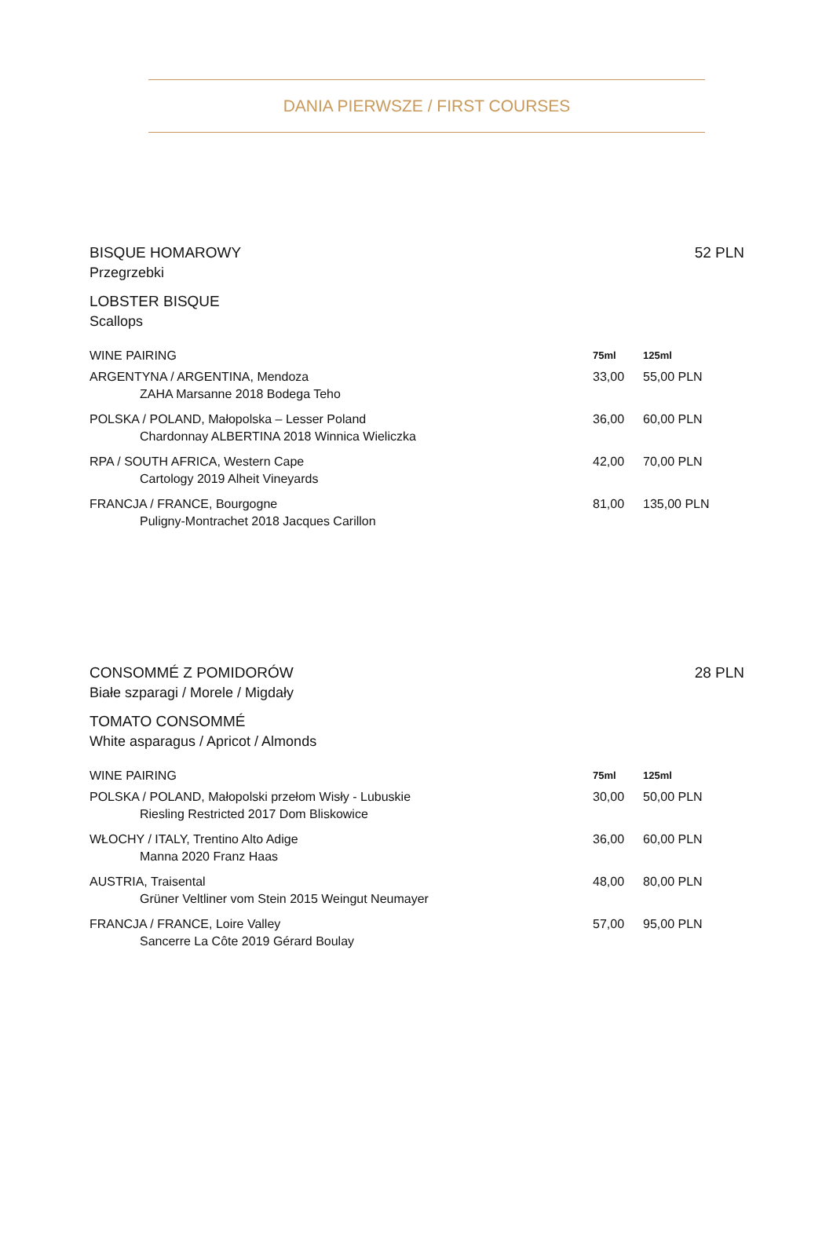DANIA PIERWSZE / FIRST COURSES
BISQUE HOMAROWY 52 PLN
Przegrzebki
LOBSTER BISQUE
Scallops
| WINE PAIRING | 75ml | 125ml |
| --- | --- | --- |
| ARGENTYNA / ARGENTINA, Mendoza | 33,00 | 55,00 PLN |
| ZAHA Marsanne 2018 Bodega Teho | | |
| POLSKA / POLAND, Małopolska – Lesser Poland | 36,00 | 60,00 PLN |
| Chardonnay ALBERTINA 2018 Winnica Wieliczka | | |
| RPA / SOUTH AFRICA, Western Cape | 42,00 | 70,00 PLN |
| Cartology 2019 Alheit Vineyards | | |
| FRANCJA / FRANCE, Bourgogne | 81,00 | 135,00 PLN |
| Puligny-Montrachet 2018 Jacques Carillon | | |
CONSOMMÉ Z POMIDORÓW 28 PLN
Białe szparagi / Morele / Migdały
TOMATO CONSOMMÉ
White asparagus / Apricot / Almonds
| WINE PAIRING | 75ml | 125ml |
| --- | --- | --- |
| POLSKA / POLAND, Małopolski przełom Wisły - Lubuskie | 30,00 | 50,00 PLN |
| Riesling Restricted 2017 Dom Bliskowice | | |
| WŁOCHY / ITALY, Trentino Alto Adige | 36,00 | 60,00 PLN |
| Manna 2020 Franz Haas | | |
| AUSTRIA, Traisental | 48,00 | 80,00 PLN |
| Grüner Veltliner vom Stein 2015 Weingut Neumayer | | |
| FRANCJA / FRANCE, Loire Valley | 57,00 | 95,00 PLN |
| Sancerre La Côte 2019 Gérard Boulay | | |